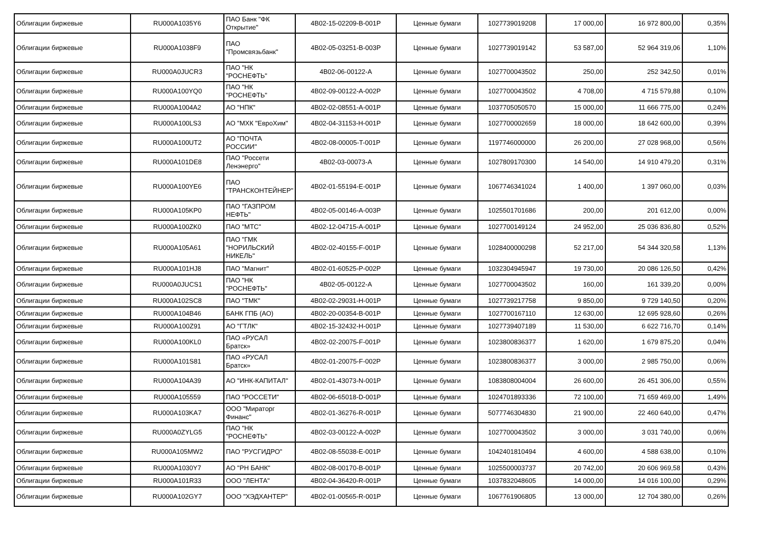| Облигации биржевые | RU000A1035Y6 | ПАО Банк "ФК Открытие" | 4B02-15-02209-B-001P | Ценные бумаги | 1027739019208 | 17 000,00 | 16 972 800,00 | 0,35% |
| Облигации биржевые | RU000A1038F9 | ПАО "Промсвязьбанк" | 4B02-05-03251-B-003P | Ценные бумаги | 1027739019142 | 53 587,00 | 52 964 319,06 | 1,10% |
| Облигации биржевые | RU000A0JUCR3 | ПАО "НК "РОСНЕФТЬ" | 4B02-06-00122-A | Ценные бумаги | 1027700043502 | 250,00 | 252 342,50 | 0,01% |
| Облигации биржевые | RU000A100YQ0 | ПАО "НК "РОСНЕФТЬ" | 4B02-09-00122-A-002P | Ценные бумаги | 1027700043502 | 4 708,00 | 4 715 579,88 | 0,10% |
| Облигации биржевые | RU000A1004A2 | АО "НПК" | 4B02-02-08551-A-001P | Ценные бумаги | 1037705050570 | 15 000,00 | 11 666 775,00 | 0,24% |
| Облигации биржевые | RU000A100LS3 | АО "МХК "ЕвроХим" | 4B02-04-31153-H-001P | Ценные бумаги | 1027700002659 | 18 000,00 | 18 642 600,00 | 0,39% |
| Облигации биржевые | RU000A100UT2 | АО "ПОЧТА РОССИИ" | 4B02-08-00005-T-001P | Ценные бумаги | 1197746000000 | 26 200,00 | 27 028 968,00 | 0,56% |
| Облигации биржевые | RU000A101DE8 | ПАО "Россети Ленэнерго" | 4B02-03-00073-A | Ценные бумаги | 1027809170300 | 14 540,00 | 14 910 479,20 | 0,31% |
| Облигации биржевые | RU000A100YE6 | ПАО "ТРАНСКОНТЕЙНЕР" | 4B02-01-55194-E-001P | Ценные бумаги | 1067746341024 | 1 400,00 | 1 397 060,00 | 0,03% |
| Облигации биржевые | RU000A105KP0 | ПАО "ГАЗПРОМ НЕФТЬ" | 4B02-05-00146-A-003P | Ценные бумаги | 1025501701686 | 200,00 | 201 612,00 | 0,00% |
| Облигации биржевые | RU000A100ZK0 | ПАО "МТС" | 4B02-12-04715-A-001P | Ценные бумаги | 1027700149124 | 24 952,00 | 25 036 836,80 | 0,52% |
| Облигации биржевые | RU000A105A61 | ПАО "ГМК "НОРИЛЬСКИЙ НИКЕЛЬ" | 4B02-02-40155-F-001P | Ценные бумаги | 1028400000298 | 52 217,00 | 54 344 320,58 | 1,13% |
| Облигации биржевые | RU000A101HJ8 | ПАО "Магнит" | 4B02-01-60525-P-002P | Ценные бумаги | 1032304945947 | 19 730,00 | 20 086 126,50 | 0,42% |
| Облигации биржевые | RU000A0JUCS1 | ПАО "НК "РОСНЕФТЬ" | 4B02-05-00122-A | Ценные бумаги | 1027700043502 | 160,00 | 161 339,20 | 0,00% |
| Облигации биржевые | RU000A102SC8 | ПАО "ТМК" | 4B02-02-29031-H-001P | Ценные бумаги | 1027739217758 | 9 850,00 | 9 729 140,50 | 0,20% |
| Облигации биржевые | RU000A104B46 | БАНК ГПБ (АО) | 4B02-20-00354-B-001P | Ценные бумаги | 1027700167110 | 12 630,00 | 12 695 928,60 | 0,26% |
| Облигации биржевые | RU000A100Z91 | АО "ГТЛК" | 4B02-15-32432-H-001P | Ценные бумаги | 1027739407189 | 11 530,00 | 6 622 716,70 | 0,14% |
| Облигации биржевые | RU000A100KL0 | ПАО «РУСАЛ Братск» | 4B02-02-20075-F-001P | Ценные бумаги | 1023800836377 | 1 620,00 | 1 679 875,20 | 0,04% |
| Облигации биржевые | RU000A101S81 | ПАО «РУСАЛ Братск» | 4B02-01-20075-F-002P | Ценные бумаги | 1023800836377 | 3 000,00 | 2 985 750,00 | 0,06% |
| Облигации биржевые | RU000A104A39 | АО "ИНК-КАПИТАЛ" | 4B02-01-43073-N-001P | Ценные бумаги | 1083808004004 | 26 600,00 | 26 451 306,00 | 0,55% |
| Облигации биржевые | RU000A105559 | ПАО "РОССЕТИ" | 4B02-06-65018-D-001P | Ценные бумаги | 1024701893336 | 72 100,00 | 71 659 469,00 | 1,49% |
| Облигации биржевые | RU000A103KA7 | ООО "Мираторг Финанс" | 4B02-01-36276-R-001P | Ценные бумаги | 5077746304830 | 21 900,00 | 22 460 640,00 | 0,47% |
| Облигации биржевые | RU000A0ZYLG5 | ПАО "НК "РОСНЕФТЬ" | 4B02-03-00122-A-002P | Ценные бумаги | 1027700043502 | 3 000,00 | 3 031 740,00 | 0,06% |
| Облигации биржевые | RU000A105MW2 | ПАО "РУСГИДРО" | 4B02-08-55038-E-001P | Ценные бумаги | 1042401810494 | 4 600,00 | 4 588 638,00 | 0,10% |
| Облигации биржевые | RU000A1030Y7 | АО "РН БАНК" | 4B02-08-00170-B-001P | Ценные бумаги | 1025500003737 | 20 742,00 | 20 606 969,58 | 0,43% |
| Облигации биржевые | RU000A101R33 | ООО "ЛЕНТА" | 4B02-04-36420-R-001P | Ценные бумаги | 1037832048605 | 14 000,00 | 14 016 100,00 | 0,29% |
| Облигации биржевые | RU000A102GY7 | ООО "ХЭДХАНТЕР" | 4B02-01-00565-R-001P | Ценные бумаги | 1067761906805 | 13 000,00 | 12 704 380,00 | 0,26% |